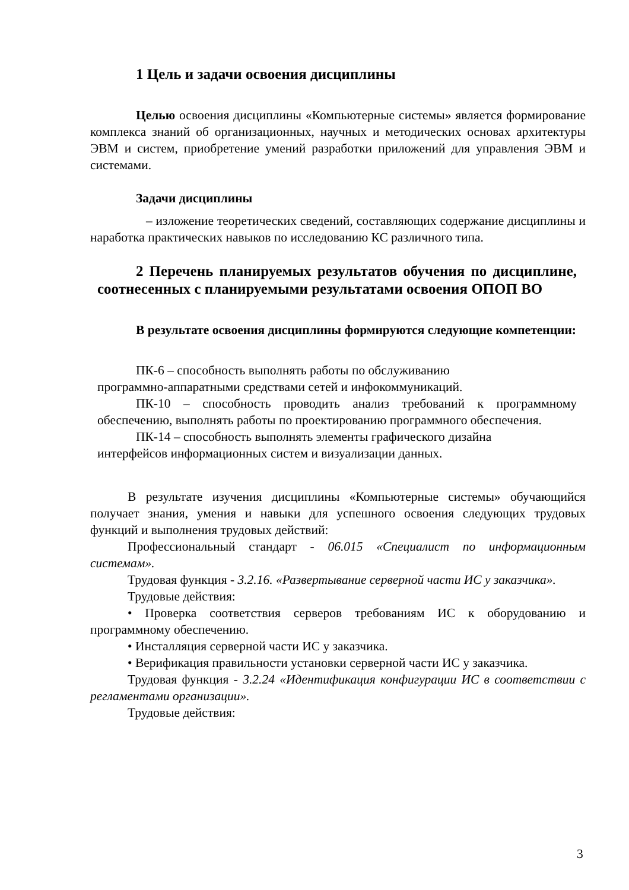1 Цель и задачи освоения дисциплины
Целью освоения дисциплины «Компьютерные системы» является формирование комплекса знаний об организационных, научных и методических основах архитектуры ЭВМ и систем, приобретение умений разработки приложений для управления ЭВМ и системами.
Задачи дисциплины
– изложение теоретических сведений, составляющих содержание дисциплины и наработка практических навыков по исследованию КС различного типа.
2 Перечень планируемых результатов обучения по дисциплине, соотнесенных с планируемыми результатами освоения ОПОП ВО
В результате освоения дисциплины формируются следующие компетенции:
ПК-6 – способность выполнять работы по обслуживанию
программно-аппаратными средствами сетей и инфокоммуникаций.
ПК-10 – способность проводить анализ требований к программному обеспечению, выполнять работы по проектированию программного обеспечения.
ПК-14 – способность выполнять элементы графического дизайна
интерфейсов информационных систем и визуализации данных.
В результате изучения дисциплины «Компьютерные системы» обучающийся получает знания, умения и навыки для успешного освоения следующих трудовых функций и выполнения трудовых действий:
Профессиональный стандарт - 06.015 «Специалист по информационным системам».
Трудовая функция - 3.2.16. «Развертывание серверной части ИС у заказчика».
Трудовые действия:
• Проверка соответствия серверов требованиям ИС к оборудованию и программному обеспечению.
• Инсталляция серверной части ИС у заказчика.
• Верификация правильности установки серверной части ИС у заказчика.
Трудовая функция - 3.2.24 «Идентификация конфигурации ИС в соответствии с регламентами организации».
Трудовые действия:
3